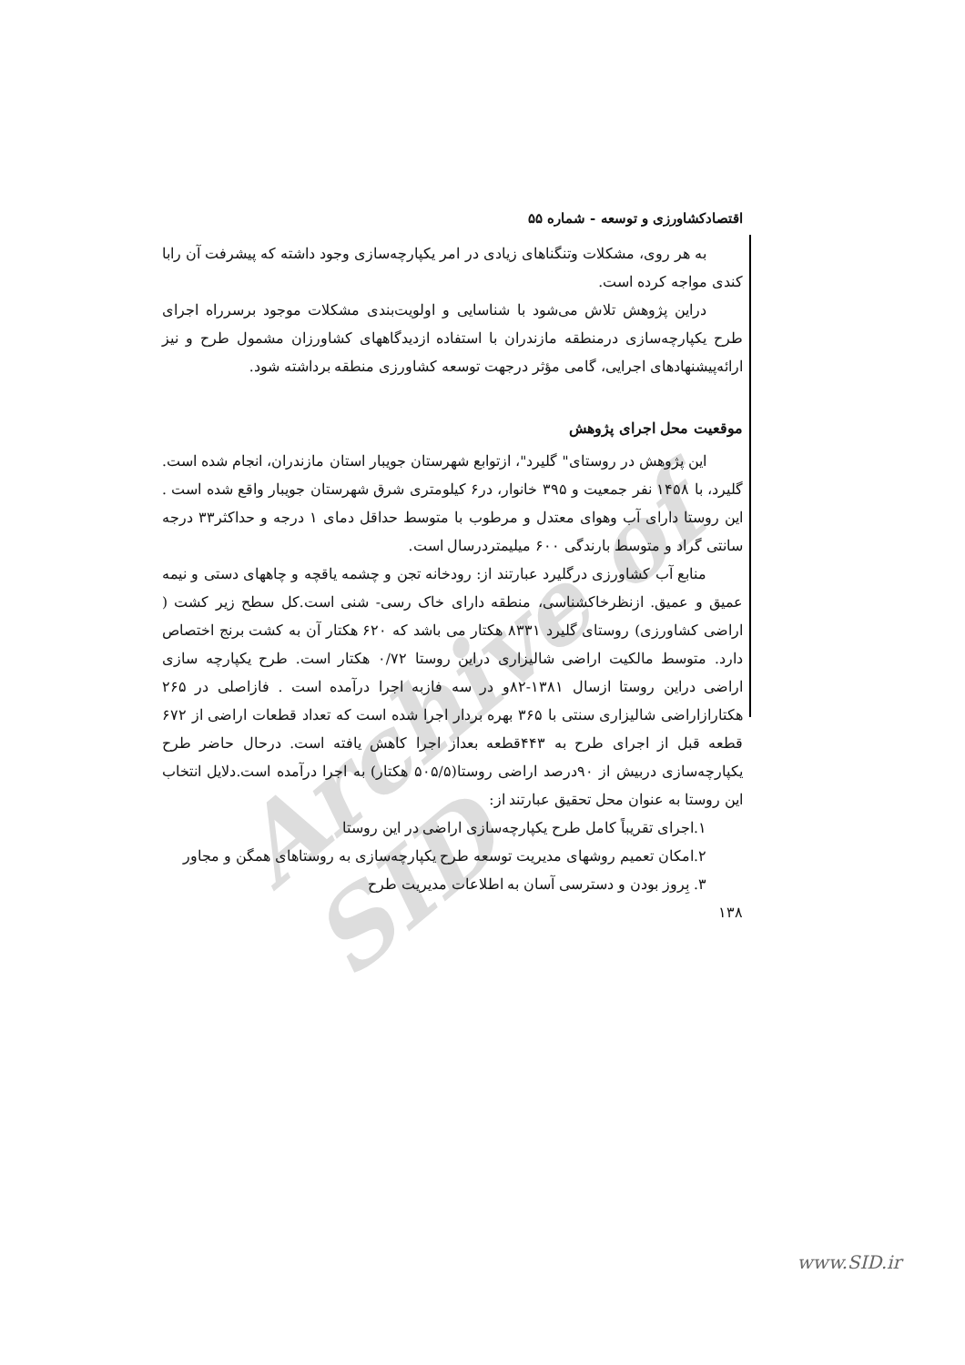Archive of SID
اقتصادکشاورزی و توسعه - شماره ۵۵
به هر روی، مشکلات وتنگناهای زیادی در امر یکپارچه‌سازی وجود داشته که پیشرفت آن رابا کندی مواجه کرده است.
دراین پژوهش تلاش می‌شود با شناسایی و اولویت‌بندی مشکلات موجود برسرراه اجرای طرح یکپارچه‌سازی درمنطقه مازندران با استفاده ازدیدگاههای کشاورزان مشمول طرح و نیز ارائه‌پیشنهادهای اجرایی، گامی مؤثر درجهت توسعه کشاورزی منطقه برداشته شود.
موقعیت محل اجرای پژوهش
این پژوهش در روستای" گلیرد"، ازتوابع شهرستان جویبار استان مازندران، انجام شده است. گلیرد، با ۱۴۵۸ نفر جمعیت و ۳۹۵ خانوار، در۶ کیلومتری شرق شهرستان جویبار واقع شده است . این روستا دارای آب وهوای معتدل و مرطوب با متوسط حداقل دمای ۱ درجه و حداکثر۳۳ درجه سانتی گراد و متوسط بارندگی ۶۰۰ میلیمتردرسال است.
منابع آب کشاورزی درگلیرد عبارتند از: رودخانه تجن و چشمه یاقچه و چاههای دستی و نیمه عمیق و عمیق. ازنظرخاکشناسی، منطقه دارای خاک رسی- شنی است.کل سطح زیر کشت ( اراضی کشاورزی) روستای گلیرد ۸۳۳۱ هکتار می باشد که ۶۲۰ هکتار آن به کشت برنج اختصاص دارد. متوسط مالکیت اراضی شالیزاری دراین روستا ۰/۷۲ هکتار است. طرح یکپارچه سازی اراضی دراین روستا ازسال ۱۳۸۱-۸۲و در سه فازبه اجرا درآمده است . فازاصلی در ۲۶۵ هکتارازاراضی شالیزاری سنتی با ۳۶۵ بهره بردار اجرا شده است که تعداد قطعات اراضی از ۶۷۲ قطعه قبل از اجرای طرح به ۴۴۳قطعه بعداز اجرا کاهش یافته است. درحال حاضر طرح یکپارچه‌سازی دربیش از ۹۰درصد اراضی روستا(۵۰۵/۵ هکتار) به اجرا درآمده است.دلایل انتخاب این روستا به عنوان محل تحقیق عبارتند از:
۱.اجرای تقریباً کامل طرح یکپارچه‌سازی اراضی در این روستا
۲.امکان تعمیم روشهای مدیریت توسعه طرح یکپارچه‌سازی به روستاهای همگن و مجاور
۳. بِروز بودن و دسترسی آسان به اطلاعات مدیریت طرح
۱۳۸
www.SID.ir